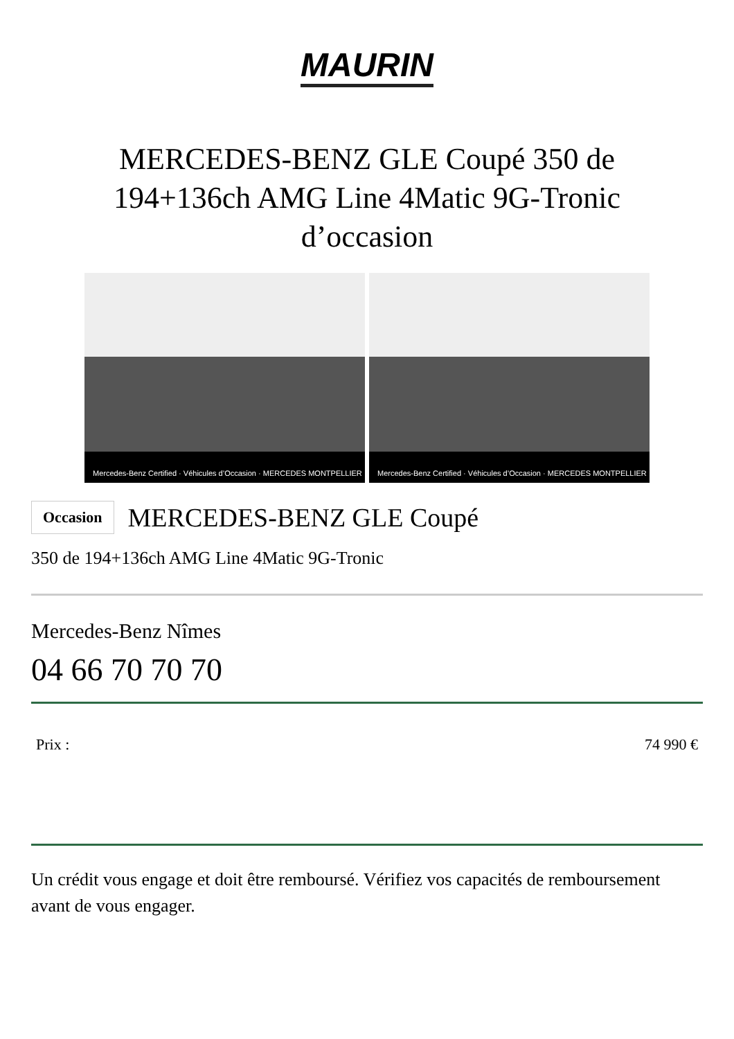MAURIN
MERCEDES-BENZ GLE Coupé 350 de 194+136ch AMG Line 4Matic 9G-Tronic d’occasion
Mercedes-Benz Certified · Véhicules d’Occasion · MERCEDES MONTPELLIER
Mercedes-Benz Certified · Véhicules d’Occasion · MERCEDES MONTPELLIER
Occasion
MERCEDES-BENZ GLE Coupé
350 de 194+136ch AMG Line 4Matic 9G-Tronic
Mercedes-Benz Nîmes
04 66 70 70 70
Prix : 74 990 €
Un crédit vous engage et doit être remboursé. Vérifiez vos capacités de remboursement avant de vous engager.